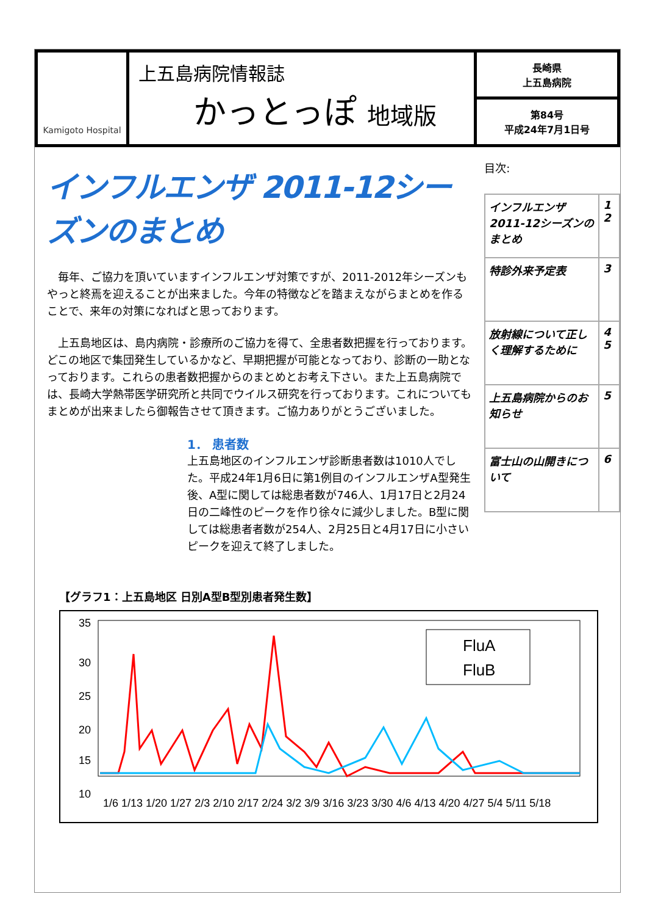Kamigoto Hospital
上五島病院情報誌
かっとっぽ 地域版
長崎県
上五島病院
第84号
平成24年7月1日号
インフルエンザ 2011-12シーズンのまとめ
　毎年、ご協力を頂いていますインフルエンザ対策ですが、2011-2012年シーズンもやっと終焉を迎えることが出来ました。今年の特徴などを踏まえながらまとめを作ることで、来年の対策になればと思っております。
　上五島地区は、島内病院・診療所のご協力を得て、全患者数把握を行っております。どこの地区で集団発生しているかなど、早期把握が可能となっており、診断の一助となっております。これらの患者数把握からのまとめとお考え下さい。また上五島病院では、長崎大学熱帯医学研究所と共同でウイルス研究を行っております。これについてもまとめが出来ましたら御報告させて頂きます。ご協力ありがとうございました。
1． 患者数
上五島地区のインフルエンザ診断患者数は1010人でした。平成24年1月6日に第1例目のインフルエンザA型発生後、A型に関しては総患者数が746人、1月17日と2月24日の二峰性のピークを作り徐々に減少しました。B型に関しては総患者者数が254人、2月25日と4月17日に小さいピークを迎えて終了しました。
目次:
| インフルエンザ 2011-12シーズンのまとめ | 1 2 |
| 特診外来予定表 | 3 |
| 放射線について正しく理解するために | 4 5 |
| 上五島病院からのお知らせ | 5 |
| 富士山の山開きについて | 6 |
【グラフ1：上五島地区 日別A型B型別患者発生数】
35
30
25
20
15
10
FluA
FluB
1/6 1/13 1/20 1/27 2/3 2/10 2/17 2/24 3/2 3/9 3/16 3/23 3/30 4/6 4/13 4/20 4/27 5/4 5/11 5/18